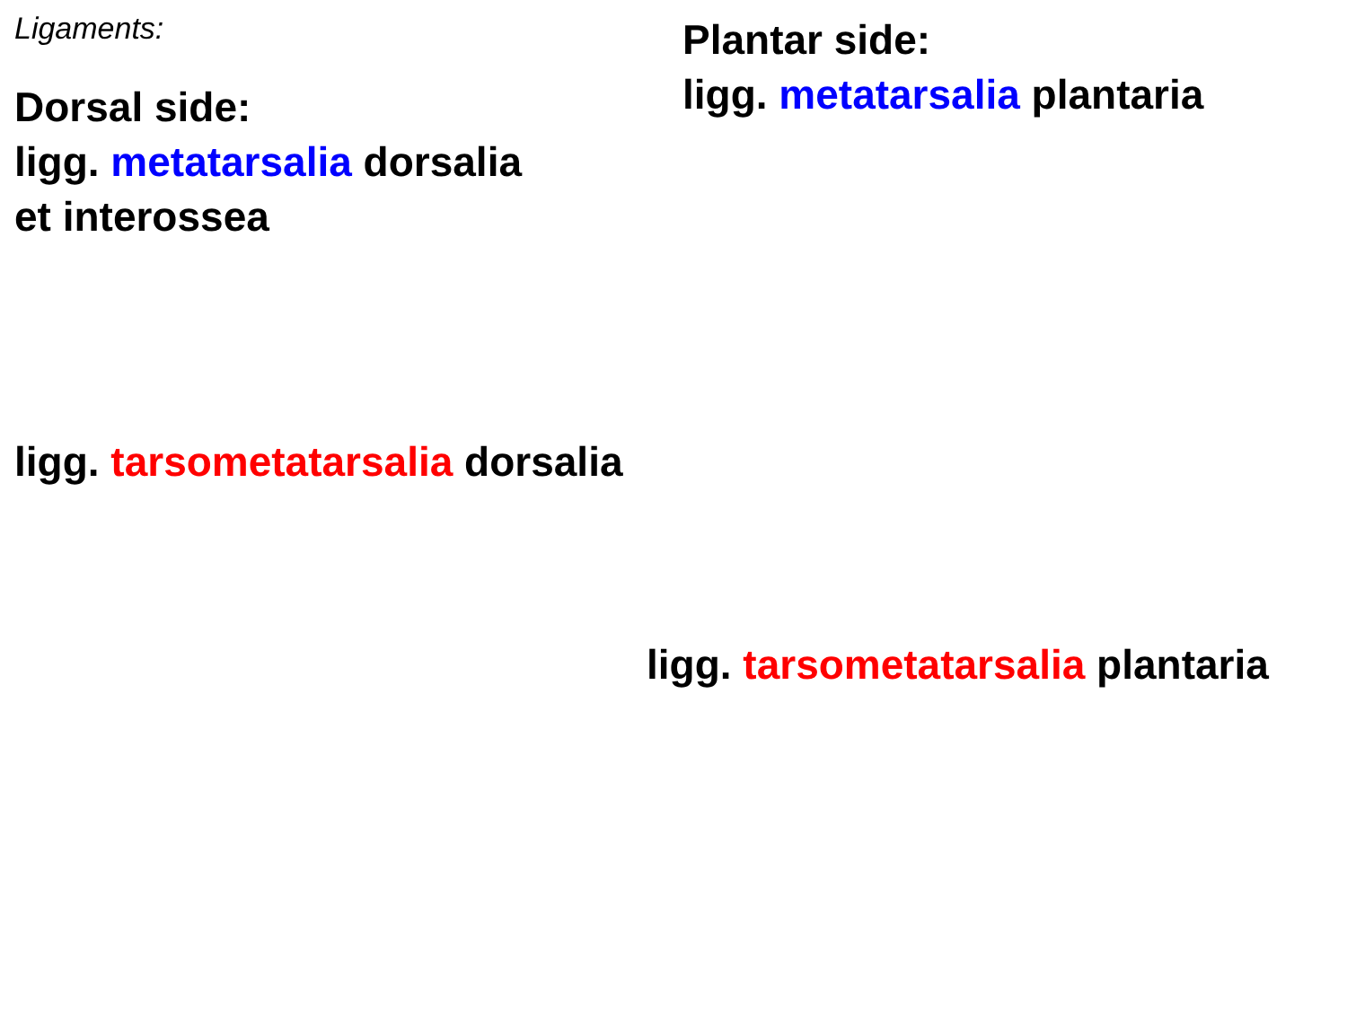Ligaments:
Dorsal side:
ligg. metatarsalia dorsalia
et interossea
Plantar side:
ligg. metatarsalia plantaria
ligg. tarsometatarsalia dorsalia
ligg. tarsometatarsalia plantaria